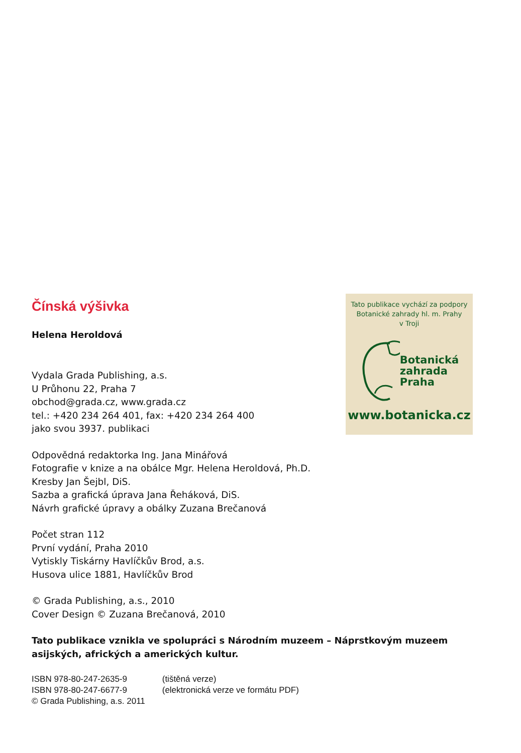Čínská výšivka
Helena Heroldová
Vydala Grada Publishing, a.s.
U Průhonu 22, Praha 7
obchod@grada.cz, www.grada.cz
tel.: +420 234 264 401, fax: +420 234 264 400
jako svou 3937. publikaci
Tato publikace vychází za podpory
Botanické zahrady hl. m. Prahy
v Troji
Botanická
zahrada
Praha
www.botanicka.cz
Odpovědná redaktorka Ing. Jana Minářová
Fotografie v knize a na obálce Mgr. Helena Heroldová, Ph.D.
Kresby Jan Šejbl, DiS.
Sazba a grafická úprava Jana Řeháková, DiS.
Návrh grafické úpravy a obálky Zuzana Brečanová
Počet stran 112
První vydání, Praha 2010
Vytiskly Tiskárny Havlíčkův Brod, a.s.
Husova ulice 1881, Havlíčkův Brod
© Grada Publishing, a.s., 2010
Cover Design © Zuzana Brečanová, 2010
Tato publikace vznikla ve spolupráci s Národním muzeem – Náprstkovým muzeem asijských, afrických a amerických kultur.
ISBN 978-80-247-2635-9 (tištěná verze)
ISBN 978-80-247-6677-9 (elektronická verze ve formátu PDF)
© Grada Publishing, a.s. 2011